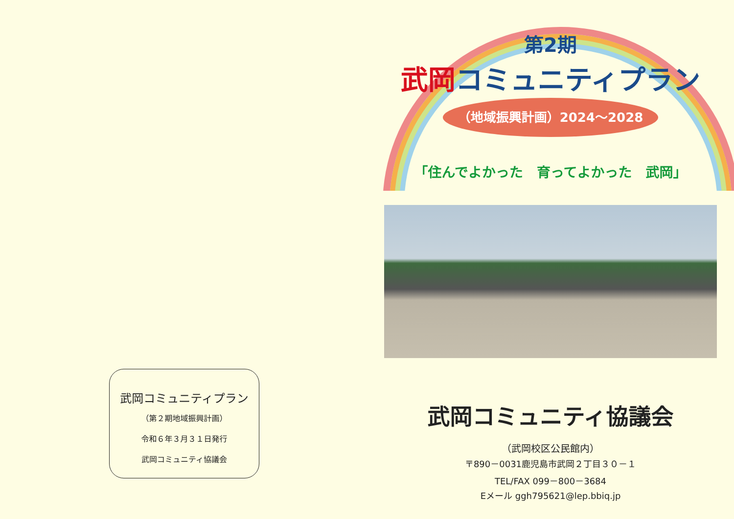武岡コミュニティプラン
（第２期地域振興計画）
令和６年３月３１日発行
武岡コミュニティ協議会
第2期
武岡コミュニティプラン
（地域振興計画）2024～2028
「住んでよかった　育ってよかった　武岡」
武岡コミュニティ協議会
（武岡校区公民館内）
〒890－0031鹿児島市武岡２丁目３０－１
TEL/FAX 099－800－3684
Eメール ggh795621@lep.bbiq.jp